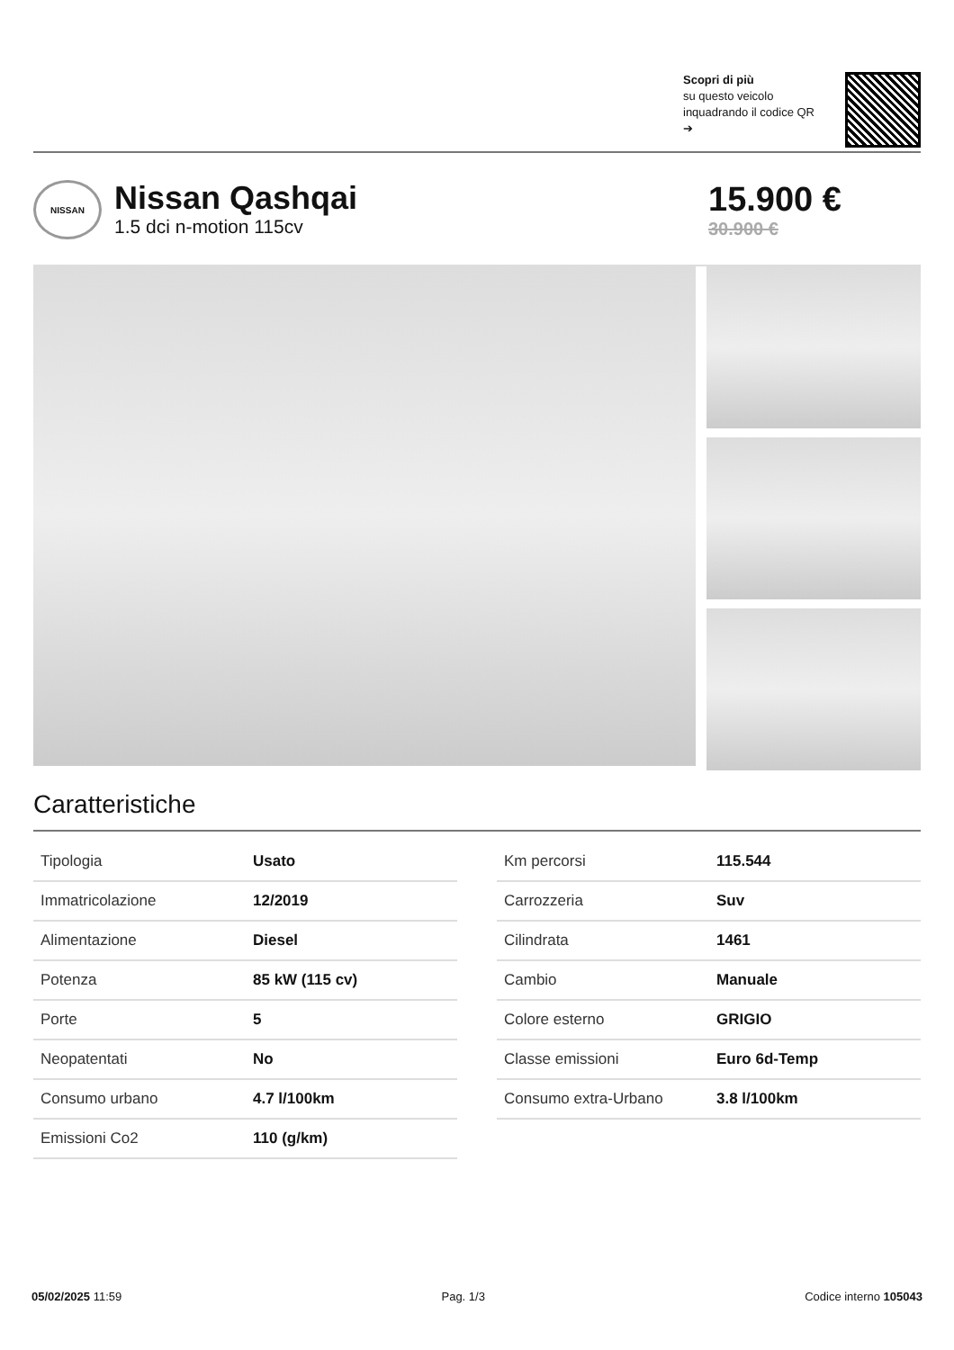Scopri di più
su questo veicolo inquadrando il codice QR ➔
NISSAN
Nissan Qashqai
1.5 dci n-motion 115cv
15.900 €
30.900 €
Caratteristiche
| Tipologia | Usato |
| Immatricolazione | 12/2019 |
| Alimentazione | Diesel |
| Potenza | 85 kW (115 cv) |
| Porte | 5 |
| Neopatentati | No |
| Consumo urbano | 4.7 l/100km |
| Emissioni Co2 | 110 (g/km) |
| Km percorsi | 115.544 |
| Carrozzeria | Suv |
| Cilindrata | 1461 |
| Cambio | Manuale |
| Colore esterno | GRIGIO |
| Classe emissioni | Euro 6d-Temp |
| Consumo extra-Urbano | 3.8 l/100km |
05/02/2025 11:59 Pag. 1/3 Codice interno 105043